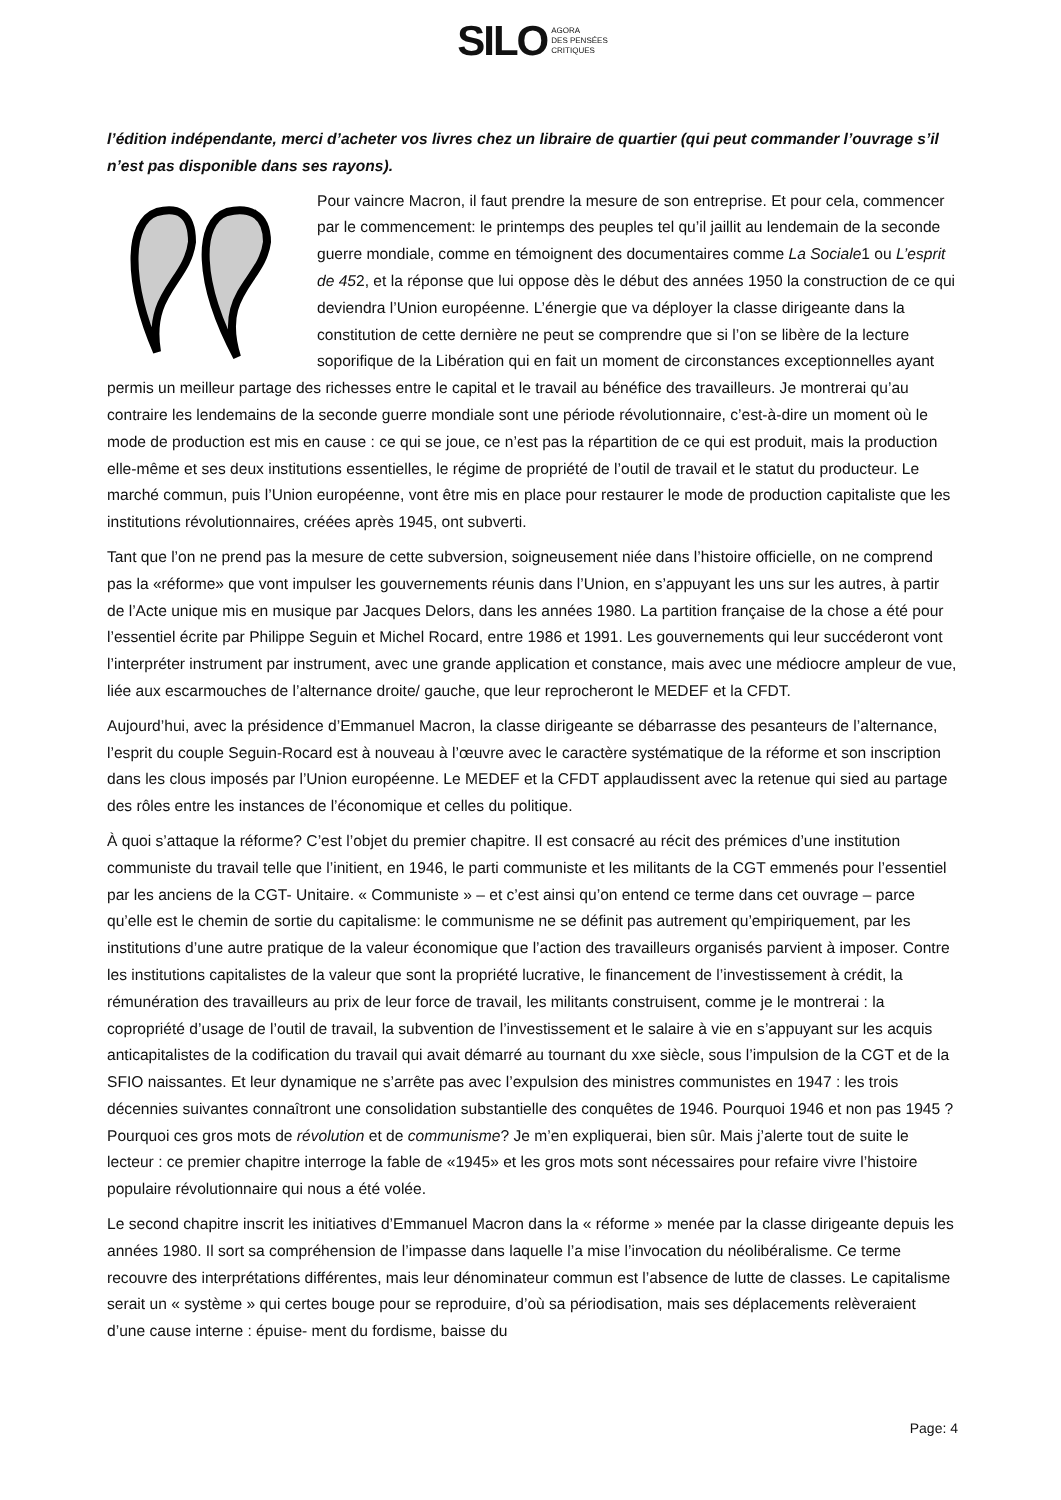SILO AGORA
DES PENSÉES
CRITIQUES
l’édition indépendante, merci d’acheter vos livres chez un libraire de quartier (qui peut commander l’ouvrage s’il n’est pas disponible dans ses rayons).
Pour vaincre Macron, il faut prendre la mesure de son entreprise. Et pour cela, commencer par le commencement: le printemps des peuples tel qu’il jaillit au lendemain de la seconde guerre mondiale, comme en témoignent des documentaires comme La Sociale1 ou L’esprit de 452, et la réponse que lui oppose dès le début des années 1950 la construction de ce qui deviendra l’Union européenne. L’énergie que va déployer la classe dirigeante dans la constitution de cette dernière ne peut se comprendre que si l’on se libère de la lecture soporifique de la Libération qui en fait un moment de circonstances exceptionnelles ayant permis un meilleur partage des richesses entre le capital et le travail au bénéfice des travailleurs. Je montrerai qu’au contraire les lendemains de la seconde guerre mondiale sont une période révolutionnaire, c’est-à-dire un moment où le mode de production est mis en cause : ce qui se joue, ce n’est pas la répartition de ce qui est produit, mais la production elle-même et ses deux institutions essentielles, le régime de propriété de l’outil de travail et le statut du producteur. Le marché commun, puis l’Union européenne, vont être mis en place pour restaurer le mode de production capitaliste que les institutions révolutionnaires, créées après 1945, ont subverti.
Tant que l’on ne prend pas la mesure de cette subversion, soigneusement niée dans l’histoire officielle, on ne comprend pas la «réforme» que vont impulser les gouvernements réunis dans l’Union, en s’appuyant les uns sur les autres, à partir de l’Acte unique mis en musique par Jacques Delors, dans les années 1980. La partition française de la chose a été pour l’essentiel écrite par Philippe Seguin et Michel Rocard, entre 1986 et 1991. Les gouvernements qui leur succéderont vont l’interpréter instrument par instrument, avec une grande application et constance, mais avec une médiocre ampleur de vue, liée aux escarmouches de l’alternance droite/ gauche, que leur reprocheront le MEDEF et la CFDT.
Aujourd’hui, avec la présidence d’Emmanuel Macron, la classe dirigeante se débarrasse des pesanteurs de l’alternance, l’esprit du couple Seguin-Rocard est à nouveau à l’œuvre avec le caractère systématique de la réforme et son inscription dans les clous imposés par l’Union européenne. Le MEDEF et la CFDT applaudissent avec la retenue qui sied au partage des rôles entre les instances de l’économique et celles du politique.
À quoi s’attaque la réforme? C’est l’objet du premier chapitre. Il est consacré au récit des prémices d’une institution communiste du travail telle que l’initient, en 1946, le parti communiste et les militants de la CGT emmenés pour l’essentiel par les anciens de la CGT- Unitaire. « Communiste » – et c’est ainsi qu’on entend ce terme dans cet ouvrage – parce qu’elle est le chemin de sortie du capitalisme: le communisme ne se définit pas autrement qu’empiriquement, par les institutions d’une autre pratique de la valeur économique que l’action des travailleurs organisés parvient à imposer. Contre les institutions capitalistes de la valeur que sont la propriété lucrative, le financement de l’investissement à crédit, la rémunération des travailleurs au prix de leur force de travail, les militants construisent, comme je le montrerai : la copropriété d’usage de l’outil de travail, la subvention de l’investissement et le salaire à vie en s’appuyant sur les acquis anticapitalistes de la codification du travail qui avait démarré au tournant du xxe siècle, sous l’impulsion de la CGT et de la SFIO naissantes. Et leur dynamique ne s’arrête pas avec l’expulsion des ministres communistes en 1947 : les trois décennies suivantes connaîtront une consolidation substantielle des conquêtes de 1946. Pourquoi 1946 et non pas 1945 ? Pourquoi ces gros mots de révolution et de communisme? Je m’en expliquerai, bien sûr. Mais j’alerte tout de suite le lecteur : ce premier chapitre interroge la fable de «1945» et les gros mots sont nécessaires pour refaire vivre l’histoire populaire révolutionnaire qui nous a été volée.
Le second chapitre inscrit les initiatives d’Emmanuel Macron dans la « réforme » menée par la classe dirigeante depuis les années 1980. Il sort sa compréhension de l’impasse dans laquelle l’a mise l’invocation du néolibéralisme. Ce terme recouvre des interprétations différentes, mais leur dénominateur commun est l’absence de lutte de classes. Le capitalisme serait un « système » qui certes bouge pour se reproduire, d’où sa périodisation, mais ses déplacements relèveraient d’une cause interne : épuise- ment du fordisme, baisse du
Page: 4